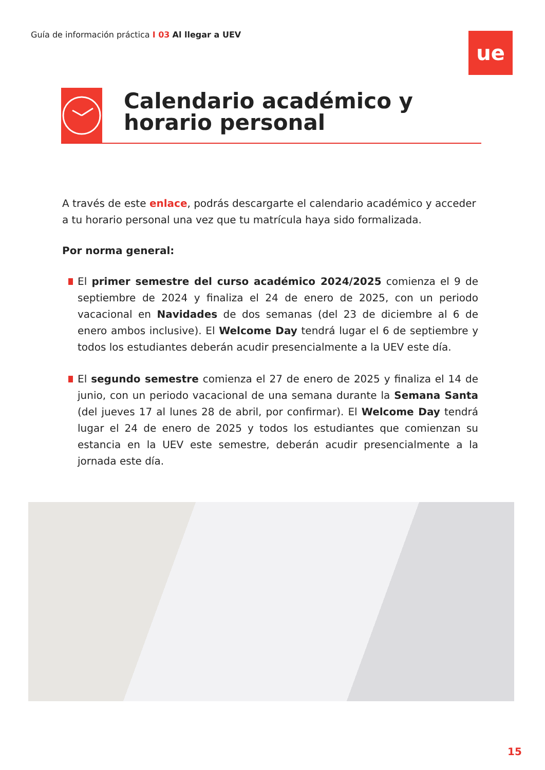Guía de información práctica I 03 Al llegar a UEV
ue
Calendario académico y horario personal
A través de este enlace, podrás descargarte el calendario académico y acceder a tu horario personal una vez que tu matrícula haya sido formalizada.
Por norma general:
El primer semestre del curso académico 2024/2025 comienza el 9 de septiembre de 2024 y finaliza el 24 de enero de 2025, con un periodo vacacional en Navidades de dos semanas (del 23 de diciembre al 6 de enero ambos inclusive). El Welcome Day tendrá lugar el 6 de septiembre y todos los estudiantes deberán acudir presencialmente a la UEV este día.
El segundo semestre comienza el 27 de enero de 2025 y finaliza el 14 de junio, con un periodo vacacional de una semana durante la Semana Santa (del jueves 17 al lunes 28 de abril, por confirmar). El Welcome Day tendrá lugar el 24 de enero de 2025 y todos los estudiantes que comienzan su estancia en la UEV este semestre, deberán acudir presencialmente a la jornada este día.
15